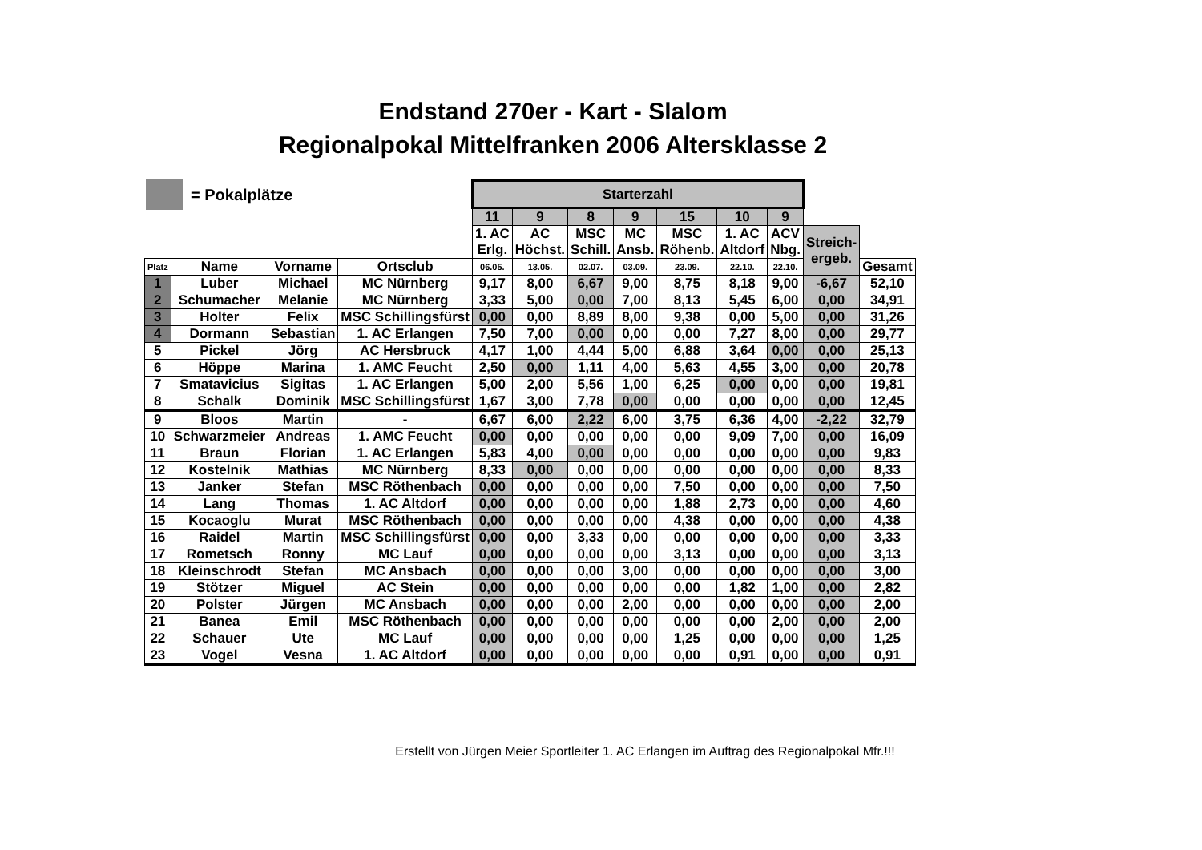Endstand 270er - Kart - Slalom
Regionalpokal Mittelfranken 2006 Altersklasse 2
= Pokalplätze
| | | | | Starterzahl | | | | | | | | |
| | | | | 11 | 9 | 8 | 9 | 15 | 10 | 9 | | |
| | | | | 1. AC Erlg. | AC Höchst. | MSC Schill. | MC Ansb. | MSC Röhenb. | 1. AC Altdorf | ACV Nbg. | Streich- ergeb. | |
| Platz | Name | Vorname | Ortsclub | 06.05. | 13.05. | 02.07. | 03.09. | 23.09. | 22.10. | 22.10. | | Gesamt |
| 1 | Luber | Michael | MC Nürnberg | 9,17 | 8,00 | 6,67 | 9,00 | 8,75 | 8,18 | 9,00 | -6,67 | 52,10 |
| 2 | Schumacher | Melanie | MC Nürnberg | 3,33 | 5,00 | 0,00 | 7,00 | 8,13 | 5,45 | 6,00 | 0,00 | 34,91 |
| 3 | Holter | Felix | MSC Schillingsfürst | 0,00 | 0,00 | 8,89 | 8,00 | 9,38 | 0,00 | 5,00 | 0,00 | 31,26 |
| 4 | Dormann | Sebastian | 1. AC Erlangen | 7,50 | 7,00 | 0,00 | 0,00 | 0,00 | 7,27 | 8,00 | 0,00 | 29,77 |
| 5 | Pickel | Jörg | AC Hersbruck | 4,17 | 1,00 | 4,44 | 5,00 | 6,88 | 3,64 | 0,00 | 0,00 | 25,13 |
| 6 | Höppe | Marina | 1. AMC Feucht | 2,50 | 0,00 | 1,11 | 4,00 | 5,63 | 4,55 | 3,00 | 0,00 | 20,78 |
| 7 | Smatavicius | Sigitas | 1. AC Erlangen | 5,00 | 2,00 | 5,56 | 1,00 | 6,25 | 0,00 | 0,00 | 0,00 | 19,81 |
| 8 | Schalk | Dominik | MSC Schillingsfürst | 1,67 | 3,00 | 7,78 | 0,00 | 0,00 | 0,00 | 0,00 | 0,00 | 12,45 |
| 9 | Bloos | Martin | - | 6,67 | 6,00 | 2,22 | 6,00 | 3,75 | 6,36 | 4,00 | -2,22 | 32,79 |
| 10 | Schwarzmeier | Andreas | 1. AMC Feucht | 0,00 | 0,00 | 0,00 | 0,00 | 0,00 | 9,09 | 7,00 | 0,00 | 16,09 |
| 11 | Braun | Florian | 1. AC Erlangen | 5,83 | 4,00 | 0,00 | 0,00 | 0,00 | 0,00 | 0,00 | 0,00 | 9,83 |
| 12 | Kostelnik | Mathias | MC Nürnberg | 8,33 | 0,00 | 0,00 | 0,00 | 0,00 | 0,00 | 0,00 | 0,00 | 8,33 |
| 13 | Janker | Stefan | MSC Röthenbach | 0,00 | 0,00 | 0,00 | 0,00 | 7,50 | 0,00 | 0,00 | 0,00 | 7,50 |
| 14 | Lang | Thomas | 1. AC Altdorf | 0,00 | 0,00 | 0,00 | 0,00 | 1,88 | 2,73 | 0,00 | 0,00 | 4,60 |
| 15 | Kocaoglu | Murat | MSC Röthenbach | 0,00 | 0,00 | 0,00 | 0,00 | 4,38 | 0,00 | 0,00 | 0,00 | 4,38 |
| 16 | Raidel | Martin | MSC Schillingsfürst | 0,00 | 0,00 | 3,33 | 0,00 | 0,00 | 0,00 | 0,00 | 0,00 | 3,33 |
| 17 | Rometsch | Ronny | MC Lauf | 0,00 | 0,00 | 0,00 | 0,00 | 3,13 | 0,00 | 0,00 | 0,00 | 3,13 |
| 18 | Kleinschrodt | Stefan | MC Ansbach | 0,00 | 0,00 | 0,00 | 3,00 | 0,00 | 0,00 | 0,00 | 0,00 | 3,00 |
| 19 | Stötzer | Miguel | AC Stein | 0,00 | 0,00 | 0,00 | 0,00 | 0,00 | 1,82 | 1,00 | 0,00 | 2,82 |
| 20 | Polster | Jürgen | MC Ansbach | 0,00 | 0,00 | 0,00 | 2,00 | 0,00 | 0,00 | 0,00 | 0,00 | 2,00 |
| 21 | Banea | Emil | MSC Röthenbach | 0,00 | 0,00 | 0,00 | 0,00 | 0,00 | 0,00 | 2,00 | 0,00 | 2,00 |
| 22 | Schauer | Ute | MC Lauf | 0,00 | 0,00 | 0,00 | 0,00 | 1,25 | 0,00 | 0,00 | 0,00 | 1,25 |
| 23 | Vogel | Vesna | 1. AC Altdorf | 0,00 | 0,00 | 0,00 | 0,00 | 0,00 | 0,91 | 0,00 | 0,00 | 0,91 |
Erstellt von Jürgen Meier Sportleiter 1. AC Erlangen im Auftrag des Regionalpokal Mfr.!!!